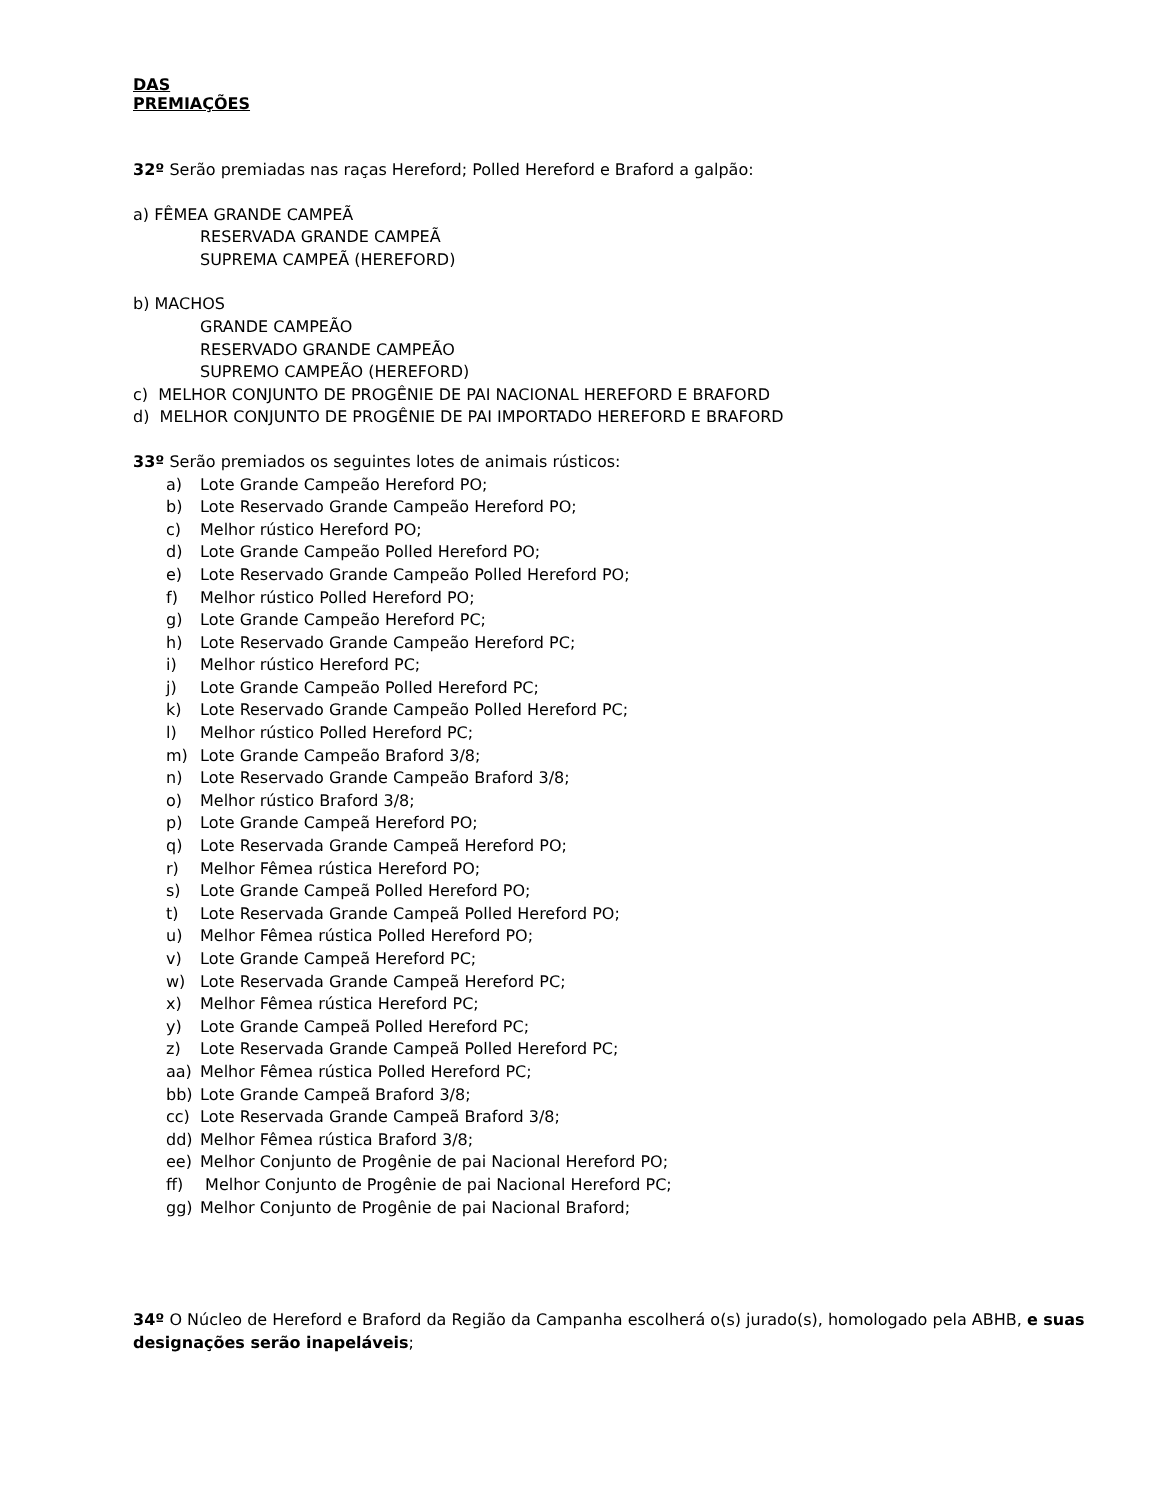DAS
PREMIAÇÕES
32º Serão premiadas nas raças Hereford; Polled Hereford e Braford a galpão:
a) FÊMEA GRANDE CAMPEÃ
RESERVADA GRANDE CAMPEÃ
SUPREMA CAMPEÃ (HEREFORD)
b) MACHOS
GRANDE CAMPEÃO
RESERVADO GRANDE CAMPEÃO
SUPREMO CAMPEÃO (HEREFORD)
c) MELHOR CONJUNTO DE PROGÊNIE DE PAI NACIONAL HEREFORD E BRAFORD
d) MELHOR CONJUNTO DE PROGÊNIE DE PAI IMPORTADO HEREFORD E BRAFORD
33º Serão premiados os seguintes lotes de animais rústicos:
a) Lote Grande Campeão Hereford PO;
b) Lote Reservado Grande Campeão Hereford PO;
c) Melhor rústico Hereford PO;
d) Lote Grande Campeão Polled Hereford PO;
e) Lote Reservado Grande Campeão Polled Hereford PO;
f) Melhor rústico Polled Hereford PO;
g) Lote Grande Campeão Hereford PC;
h) Lote Reservado Grande Campeão Hereford PC;
i) Melhor rústico Hereford PC;
j) Lote Grande Campeão Polled Hereford PC;
k) Lote Reservado Grande Campeão Polled Hereford PC;
l) Melhor rústico Polled Hereford PC;
m) Lote Grande Campeão Braford 3/8;
n) Lote Reservado Grande Campeão Braford 3/8;
o) Melhor rústico Braford 3/8;
p) Lote Grande Campeã Hereford PO;
q) Lote Reservada Grande Campeã Hereford PO;
r) Melhor Fêmea rústica Hereford PO;
s) Lote Grande Campeã Polled Hereford PO;
t) Lote Reservada Grande Campeã Polled Hereford PO;
u) Melhor Fêmea rústica Polled Hereford PO;
v) Lote Grande Campeã Hereford PC;
w) Lote Reservada Grande Campeã Hereford PC;
x) Melhor Fêmea rústica Hereford PC;
y) Lote Grande Campeã Polled Hereford PC;
z) Lote Reservada Grande Campeã Polled Hereford PC;
aa) Melhor Fêmea rústica Polled Hereford PC;
bb) Lote Grande Campeã Braford 3/8;
cc) Lote Reservada Grande Campeã Braford 3/8;
dd) Melhor Fêmea rústica Braford 3/8;
ee) Melhor Conjunto de Progênie de pai Nacional Hereford PO;
ff) Melhor Conjunto de Progênie de pai Nacional Hereford PC;
gg) Melhor Conjunto de Progênie de pai Nacional Braford;
34º O Núcleo de Hereford e Braford da Região da Campanha escolherá o(s) jurado(s), homologado pela ABHB, e suas designações serão inapeláveis;